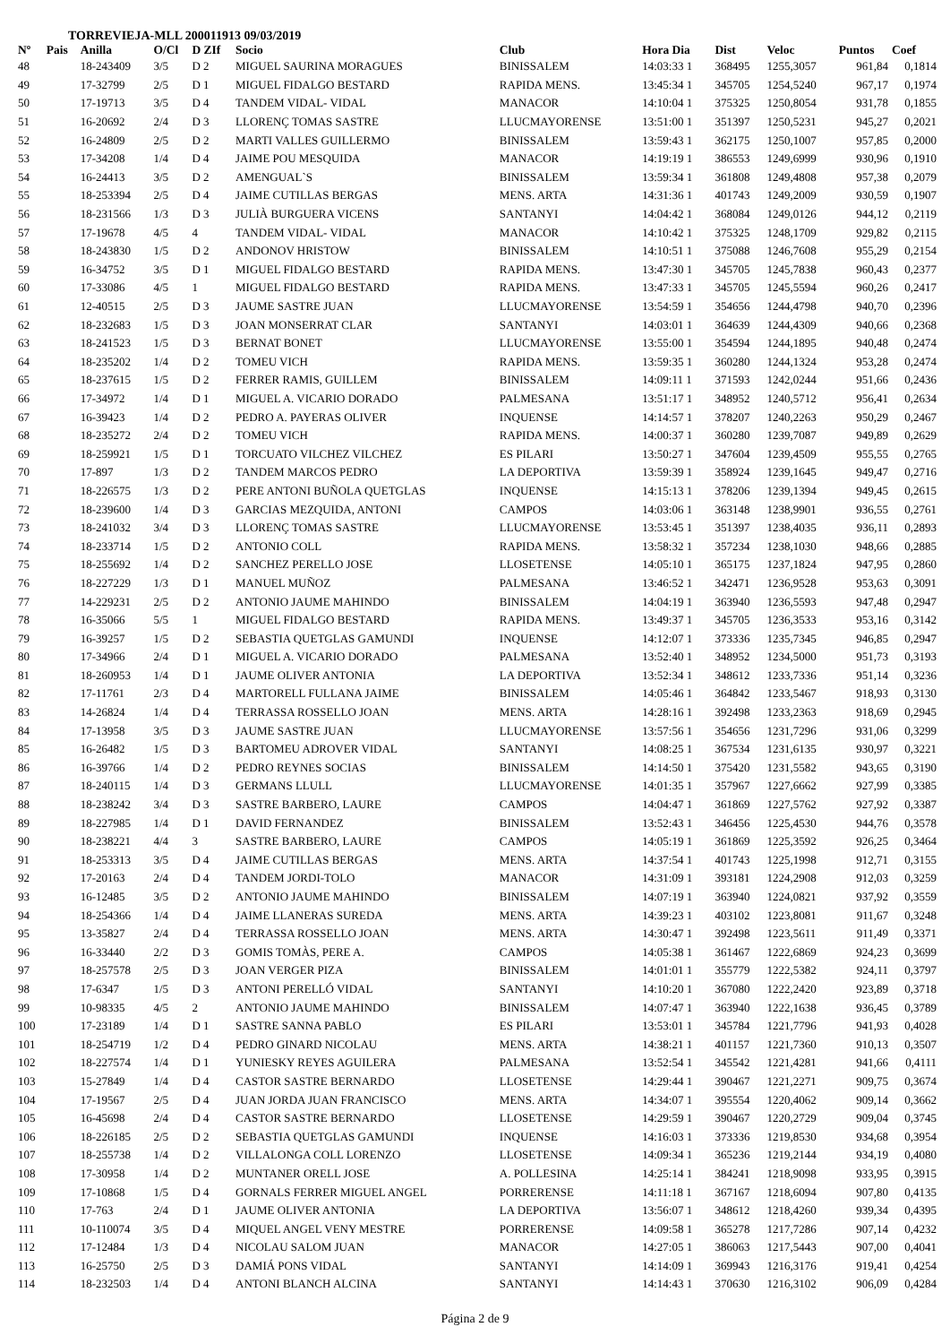TORREVIEJA-MLL 200011913 09/03/2019
| Nº | Pais | Anilla | O/Cl | D ZIf | Socio | Club | Hora Dia | Dist | Veloc | Puntos | Coef |
| --- | --- | --- | --- | --- | --- | --- | --- | --- | --- | --- | --- |
| 48 | | 18-243409 | 3/5 | D 2 | MIGUEL SAURINA MORAGUES | BINISSALEM | 14:03:33 1 | 368495 | 1255,3057 | 961,84 | 0,1814 |
| 49 | | 17-32799 | 2/5 | D 1 | MIGUEL FIDALGO BESTARD | RAPIDA MENS. | 13:45:34 1 | 345705 | 1254,5240 | 967,17 | 0,1974 |
| 50 | | 17-19713 | 3/5 | D 4 | TANDEM VIDAL- VIDAL | MANACOR | 14:10:04 1 | 375325 | 1250,8054 | 931,78 | 0,1855 |
| 51 | | 16-20692 | 2/4 | D 3 | LLORENÇ TOMAS SASTRE | LLUCMAYORENSE | 13:51:00 1 | 351397 | 1250,5231 | 945,27 | 0,2021 |
| 52 | | 16-24809 | 2/5 | D 2 | MARTI VALLES GUILLERMO | BINISSALEM | 13:59:43 1 | 362175 | 1250,1007 | 957,85 | 0,2000 |
| 53 | | 17-34208 | 1/4 | D 4 | JAIME POU MESQUIDA | MANACOR | 14:19:19 1 | 386553 | 1249,6999 | 930,96 | 0,1910 |
| 54 | | 16-24413 | 3/5 | D 2 | AMENGUAL`S | BINISSALEM | 13:59:34 1 | 361808 | 1249,4808 | 957,38 | 0,2079 |
| 55 | | 18-253394 | 2/5 | D 4 | JAIME CUTILLAS BERGAS | MENS. ARTA | 14:31:36 1 | 401743 | 1249,2009 | 930,59 | 0,1907 |
| 56 | | 18-231566 | 1/3 | D 3 | JULIÀ BURGUERA VICENS | SANTANYI | 14:04:42 1 | 368084 | 1249,0126 | 944,12 | 0,2119 |
| 57 | | 17-19678 | 4/5 | 4 | TANDEM VIDAL- VIDAL | MANACOR | 14:10:42 1 | 375325 | 1248,1709 | 929,82 | 0,2115 |
| 58 | | 18-243830 | 1/5 | D 2 | ANDONOV HRISTOW | BINISSALEM | 14:10:51 1 | 375088 | 1246,7608 | 955,29 | 0,2154 |
| 59 | | 16-34752 | 3/5 | D 1 | MIGUEL FIDALGO BESTARD | RAPIDA MENS. | 13:47:30 1 | 345705 | 1245,7838 | 960,43 | 0,2377 |
| 60 | | 17-33086 | 4/5 | 1 | MIGUEL FIDALGO BESTARD | RAPIDA MENS. | 13:47:33 1 | 345705 | 1245,5594 | 960,26 | 0,2417 |
| 61 | | 12-40515 | 2/5 | D 3 | JAUME SASTRE JUAN | LLUCMAYORENSE | 13:54:59 1 | 354656 | 1244,4798 | 940,70 | 0,2396 |
| 62 | | 18-232683 | 1/5 | D 3 | JOAN MONSERRAT CLAR | SANTANYI | 14:03:01 1 | 364639 | 1244,4309 | 940,66 | 0,2368 |
| 63 | | 18-241523 | 1/5 | D 3 | BERNAT BONET | LLUCMAYORENSE | 13:55:00 1 | 354594 | 1244,1895 | 940,48 | 0,2474 |
| 64 | | 18-235202 | 1/4 | D 2 | TOMEU VICH | RAPIDA MENS. | 13:59:35 1 | 360280 | 1244,1324 | 953,28 | 0,2474 |
| 65 | | 18-237615 | 1/5 | D 2 | FERRER RAMIS, GUILLEM | BINISSALEM | 14:09:11 1 | 371593 | 1242,0244 | 951,66 | 0,2436 |
| 66 | | 17-34972 | 1/4 | D 1 | MIGUEL A. VICARIO DORADO | PALMESANA | 13:51:17 1 | 348952 | 1240,5712 | 956,41 | 0,2634 |
| 67 | | 16-39423 | 1/4 | D 2 | PEDRO A. PAYERAS OLIVER | INQUENSE | 14:14:57 1 | 378207 | 1240,2263 | 950,29 | 0,2467 |
| 68 | | 18-235272 | 2/4 | D 2 | TOMEU VICH | RAPIDA MENS. | 14:00:37 1 | 360280 | 1239,7087 | 949,89 | 0,2629 |
| 69 | | 18-259921 | 1/5 | D 1 | TORCUATO VILCHEZ VILCHEZ | ES PILARI | 13:50:27 1 | 347604 | 1239,4509 | 955,55 | 0,2765 |
| 70 | | 17-897 | 1/3 | D 2 | TANDEM MARCOS PEDRO | LA DEPORTIVA | 13:59:39 1 | 358924 | 1239,1645 | 949,47 | 0,2716 |
| 71 | | 18-226575 | 1/3 | D 2 | PERE ANTONI BUÑOLA QUETGLAS | INQUENSE | 14:15:13 1 | 378206 | 1239,1394 | 949,45 | 0,2615 |
| 72 | | 18-239600 | 1/4 | D 3 | GARCIAS MEZQUIDA, ANTONI | CAMPOS | 14:03:06 1 | 363148 | 1238,9901 | 936,55 | 0,2761 |
| 73 | | 18-241032 | 3/4 | D 3 | LLORENÇ TOMAS SASTRE | LLUCMAYORENSE | 13:53:45 1 | 351397 | 1238,4035 | 936,11 | 0,2893 |
| 74 | | 18-233714 | 1/5 | D 2 | ANTONIO COLL | RAPIDA MENS. | 13:58:32 1 | 357234 | 1238,1030 | 948,66 | 0,2885 |
| 75 | | 18-255692 | 1/4 | D 2 | SANCHEZ PERELLO JOSE | LLOSETENSE | 14:05:10 1 | 365175 | 1237,1824 | 947,95 | 0,2860 |
| 76 | | 18-227229 | 1/3 | D 1 | MANUEL MUÑOZ | PALMESANA | 13:46:52 1 | 342471 | 1236,9528 | 953,63 | 0,3091 |
| 77 | | 14-229231 | 2/5 | D 2 | ANTONIO JAUME MAHINDO | BINISSALEM | 14:04:19 1 | 363940 | 1236,5593 | 947,48 | 0,2947 |
| 78 | | 16-35066 | 5/5 | 1 | MIGUEL FIDALGO BESTARD | RAPIDA MENS. | 13:49:37 1 | 345705 | 1236,3533 | 953,16 | 0,3142 |
| 79 | | 16-39257 | 1/5 | D 2 | SEBASTIA QUETGLAS GAMUNDI | INQUENSE | 14:12:07 1 | 373336 | 1235,7345 | 946,85 | 0,2947 |
| 80 | | 17-34966 | 2/4 | D 1 | MIGUEL A. VICARIO DORADO | PALMESANA | 13:52:40 1 | 348952 | 1234,5000 | 951,73 | 0,3193 |
| 81 | | 18-260953 | 1/4 | D 1 | JAUME OLIVER ANTONIA | LA DEPORTIVA | 13:52:34 1 | 348612 | 1233,7336 | 951,14 | 0,3236 |
| 82 | | 17-11761 | 2/3 | D 4 | MARTORELL FULLANA JAIME | BINISSALEM | 14:05:46 1 | 364842 | 1233,5467 | 918,93 | 0,3130 |
| 83 | | 14-26824 | 1/4 | D 4 | TERRASSA ROSSELLO JOAN | MENS. ARTA | 14:28:16 1 | 392498 | 1233,2363 | 918,69 | 0,2945 |
| 84 | | 17-13958 | 3/5 | D 3 | JAUME SASTRE JUAN | LLUCMAYORENSE | 13:57:56 1 | 354656 | 1231,7296 | 931,06 | 0,3299 |
| 85 | | 16-26482 | 1/5 | D 3 | BARTOMEU ADROVER VIDAL | SANTANYI | 14:08:25 1 | 367534 | 1231,6135 | 930,97 | 0,3221 |
| 86 | | 16-39766 | 1/4 | D 2 | PEDRO REYNES SOCIAS | BINISSALEM | 14:14:50 1 | 375420 | 1231,5582 | 943,65 | 0,3190 |
| 87 | | 18-240115 | 1/4 | D 3 | GERMANS LLULL | LLUCMAYORENSE | 14:01:35 1 | 357967 | 1227,6662 | 927,99 | 0,3385 |
| 88 | | 18-238242 | 3/4 | D 3 | SASTRE BARBERO, LAURE | CAMPOS | 14:04:47 1 | 361869 | 1227,5762 | 927,92 | 0,3387 |
| 89 | | 18-227985 | 1/4 | D 1 | DAVID FERNANDEZ | BINISSALEM | 13:52:43 1 | 346456 | 1225,4530 | 944,76 | 0,3578 |
| 90 | | 18-238221 | 4/4 | 3 | SASTRE BARBERO, LAURE | CAMPOS | 14:05:19 1 | 361869 | 1225,3592 | 926,25 | 0,3464 |
| 91 | | 18-253313 | 3/5 | D 4 | JAIME CUTILLAS BERGAS | MENS. ARTA | 14:37:54 1 | 401743 | 1225,1998 | 912,71 | 0,3155 |
| 92 | | 17-20163 | 2/4 | D 4 | TANDEM JORDI-TOLO | MANACOR | 14:31:09 1 | 393181 | 1224,2908 | 912,03 | 0,3259 |
| 93 | | 16-12485 | 3/5 | D 2 | ANTONIO JAUME MAHINDO | BINISSALEM | 14:07:19 1 | 363940 | 1224,0821 | 937,92 | 0,3559 |
| 94 | | 18-254366 | 1/4 | D 4 | JAIME LLANERAS SUREDA | MENS. ARTA | 14:39:23 1 | 403102 | 1223,8081 | 911,67 | 0,3248 |
| 95 | | 13-35827 | 2/4 | D 4 | TERRASSA ROSSELLO JOAN | MENS. ARTA | 14:30:47 1 | 392498 | 1223,5611 | 911,49 | 0,3371 |
| 96 | | 16-33440 | 2/2 | D 3 | GOMIS TOMÀS, PERE A. | CAMPOS | 14:05:38 1 | 361467 | 1222,6869 | 924,23 | 0,3699 |
| 97 | | 18-257578 | 2/5 | D 3 | JOAN VERGER PIZA | BINISSALEM | 14:01:01 1 | 355779 | 1222,5382 | 924,11 | 0,3797 |
| 98 | | 17-6347 | 1/5 | D 3 | ANTONI PERELLÓ VIDAL | SANTANYI | 14:10:20 1 | 367080 | 1222,2420 | 923,89 | 0,3718 |
| 99 | | 10-98335 | 4/5 | 2 | ANTONIO JAUME MAHINDO | BINISSALEM | 14:07:47 1 | 363940 | 1222,1638 | 936,45 | 0,3789 |
| 100 | | 17-23189 | 1/4 | D 1 | SASTRE SANNA PABLO | ES PILARI | 13:53:01 1 | 345784 | 1221,7796 | 941,93 | 0,4028 |
| 101 | | 18-254719 | 1/2 | D 4 | PEDRO GINARD NICOLAU | MENS. ARTA | 14:38:21 1 | 401157 | 1221,7360 | 910,13 | 0,3507 |
| 102 | | 18-227574 | 1/4 | D 1 | YUNIESKY REYES AGUILERA | PALMESANA | 13:52:54 1 | 345542 | 1221,4281 | 941,66 | 0,4111 |
| 103 | | 15-27849 | 1/4 | D 4 | CASTOR SASTRE BERNARDO | LLOSETENSE | 14:29:44 1 | 390467 | 1221,2271 | 909,75 | 0,3674 |
| 104 | | 17-19567 | 2/5 | D 4 | JUAN JORDA JUAN FRANCISCO | MENS. ARTA | 14:34:07 1 | 395554 | 1220,4062 | 909,14 | 0,3662 |
| 105 | | 16-45698 | 2/4 | D 4 | CASTOR SASTRE BERNARDO | LLOSETENSE | 14:29:59 1 | 390467 | 1220,2729 | 909,04 | 0,3745 |
| 106 | | 18-226185 | 2/5 | D 2 | SEBASTIA QUETGLAS GAMUNDI | INQUENSE | 14:16:03 1 | 373336 | 1219,8530 | 934,68 | 0,3954 |
| 107 | | 18-255738 | 1/4 | D 2 | VILLALONGA COLL LORENZO | LLOSETENSE | 14:09:34 1 | 365236 | 1219,2144 | 934,19 | 0,4080 |
| 108 | | 17-30958 | 1/4 | D 2 | MUNTANER ORELL JOSE | A. POLLESINA | 14:25:14 1 | 384241 | 1218,9098 | 933,95 | 0,3915 |
| 109 | | 17-10868 | 1/5 | D 4 | GORNALS FERRER MIGUEL ANGEL | PORRERENSE | 14:11:18 1 | 367167 | 1218,6094 | 907,80 | 0,4135 |
| 110 | | 17-763 | 2/4 | D 1 | JAUME OLIVER ANTONIA | LA DEPORTIVA | 13:56:07 1 | 348612 | 1218,4260 | 939,34 | 0,4395 |
| 111 | | 10-110074 | 3/5 | D 4 | MIQUEL ANGEL VENY MESTRE | PORRERENSE | 14:09:58 1 | 365278 | 1217,7286 | 907,14 | 0,4232 |
| 112 | | 17-12484 | 1/3 | D 4 | NICOLAU SALOM JUAN | MANACOR | 14:27:05 1 | 386063 | 1217,5443 | 907,00 | 0,4041 |
| 113 | | 16-25750 | 2/5 | D 3 | DAMIÁ PONS VIDAL | SANTANYI | 14:14:09 1 | 369943 | 1216,3176 | 919,41 | 0,4254 |
| 114 | | 18-232503 | 1/4 | D 4 | ANTONI BLANCH ALCINA | SANTANYI | 14:14:43 1 | 370630 | 1216,3102 | 906,09 | 0,4284 |
Página 2 de 9